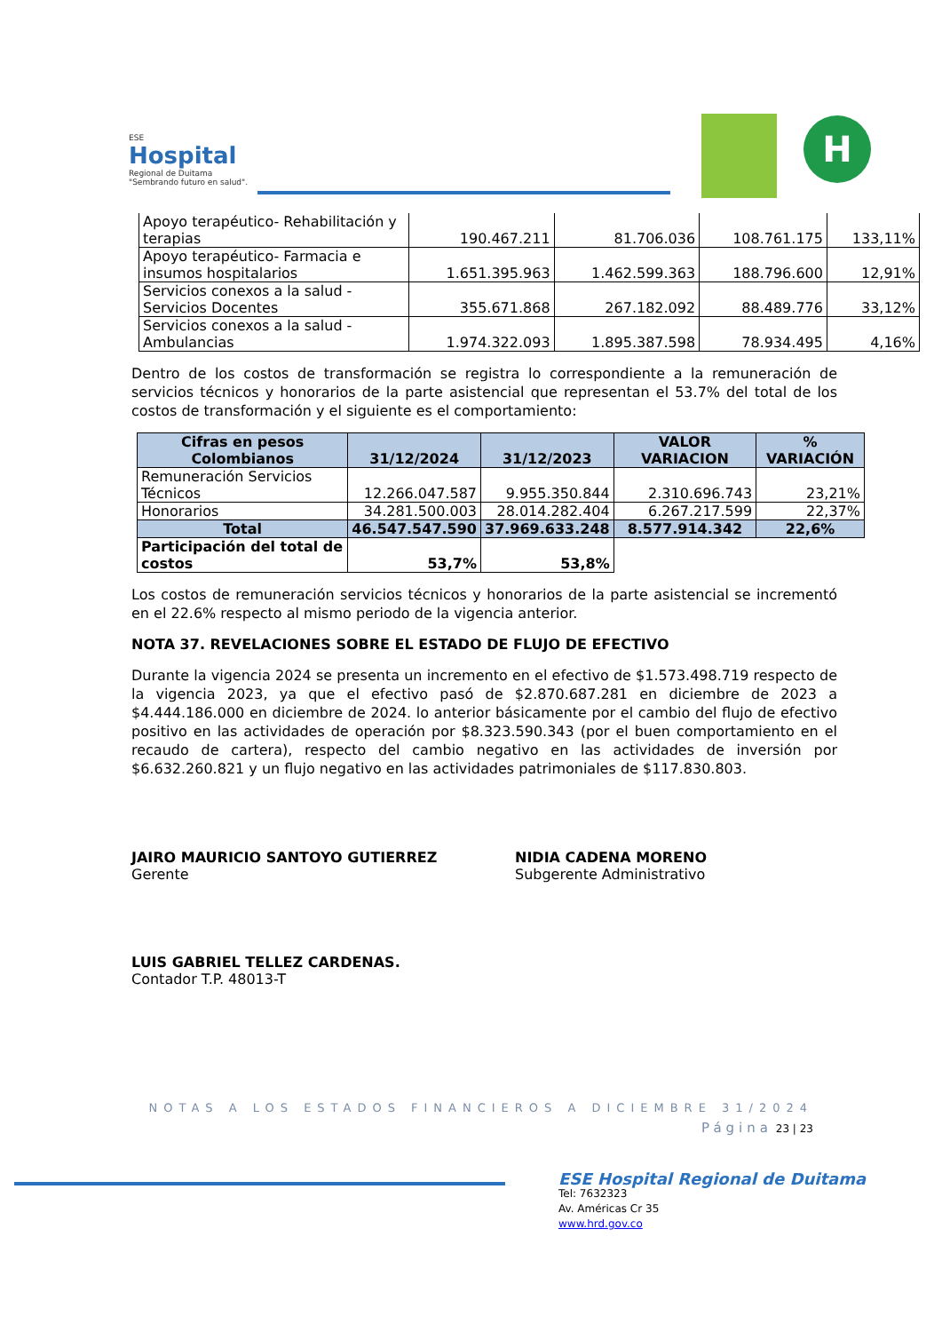ESE
Hospital
Regional de Duitama
"Sembrando futuro en salud".
H
| Apoyo terapéutico- Rehabilitación y terapias | 190.467.211 | 81.706.036 | 108.761.175 | 133,11% |
| Apoyo terapéutico- Farmacia e insumos hospitalarios | 1.651.395.963 | 1.462.599.363 | 188.796.600 | 12,91% |
| Servicios conexos a la salud - Servicios Docentes | 355.671.868 | 267.182.092 | 88.489.776 | 33,12% |
| Servicios conexos a la salud - Ambulancias | 1.974.322.093 | 1.895.387.598 | 78.934.495 | 4,16% |
Dentro de los costos de transformación se registra lo correspondiente a la remuneración de servicios técnicos y honorarios de la parte asistencial que representan el 53.7% del total de los costos de transformación y el siguiente es el comportamiento:
| Cifras en pesos Colombianos | 31/12/2024 | 31/12/2023 | VALOR VARIACION | % VARIACIÓN |
| --- | --- | --- | --- | --- |
| Remuneración Servicios Técnicos | 12.266.047.587 | 9.955.350.844 | 2.310.696.743 | 23,21% |
| Honorarios | 34.281.500.003 | 28.014.282.404 | 6.267.217.599 | 22,37% |
| Total | 46.547.547.590 | 37.969.633.248 | 8.577.914.342 | 22,6% |
| Participación del total de costos | 53,7% | 53,8% | | |
Los costos de remuneración servicios técnicos y honorarios de la parte asistencial se incrementó en el 22.6% respecto al mismo periodo de la vigencia anterior.
NOTA 37. REVELACIONES SOBRE EL ESTADO DE FLUJO DE EFECTIVO
Durante la vigencia 2024 se presenta un incremento en el efectivo de $1.573.498.719 respecto de la vigencia 2023, ya que el efectivo pasó de $2.870.687.281 en diciembre de 2023 a $4.444.186.000 en diciembre de 2024. lo anterior básicamente por el cambio del flujo de efectivo positivo en las actividades de operación por $8.323.590.343 (por el buen comportamiento en el recaudo de cartera), respecto del cambio negativo en las actividades de inversión por $6.632.260.821 y un flujo negativo en las actividades patrimoniales de $117.830.803.
JAIRO MAURICIO SANTOYO GUTIERREZ
Gerente
NIDIA CADENA MORENO
Subgerente Administrativo
LUIS GABRIEL TELLEZ CARDENAS.
Contador T.P. 48013-T
NOTAS A LOS ESTADOS FINANCIEROS A DICIEMBRE 31/2024
Página 23 | 23
ESE Hospital Regional de Duitama
Tel: 7632323
Av. Américas Cr 35
www.hrd.gov.co